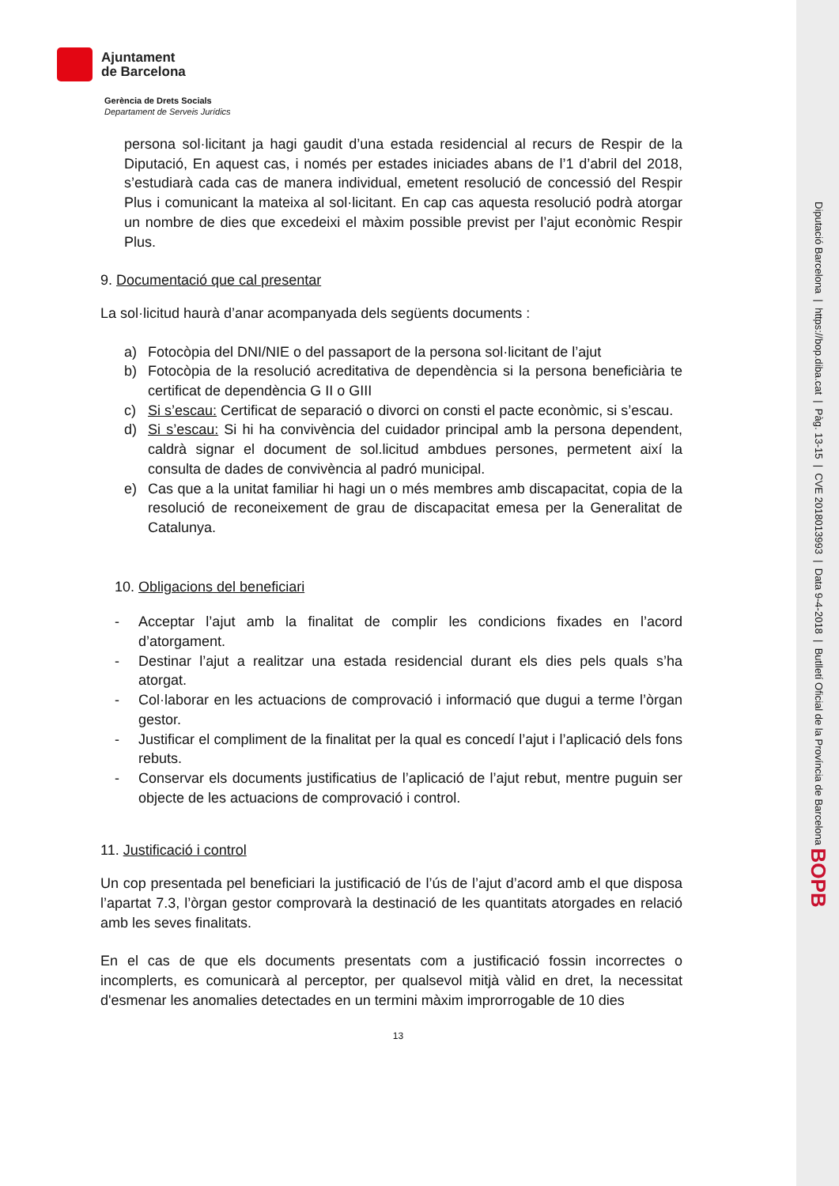Ajuntament
de Barcelona
Gerència de Drets Socials
Departament de Serveis Jurídics
persona sol·licitant ja hagi gaudit d’una estada residencial al recurs de Respir de la Diputació, En aquest cas, i només per estades iniciades abans de l’1 d’abril del 2018, s’estudiarà cada cas de manera individual, emetent resolució de concessió del Respir Plus i comunicant la mateixa al sol·licitant. En cap cas aquesta resolució podrà atorgar un nombre de dies que excedeixi el màxim possible previst per l’ajut econòmic Respir Plus.
9. Documentació que cal presentar
La sol·licitud haurà d’anar acompanyada dels següents documents :
a) Fotocòpia del DNI/NIE o del passaport de la persona sol·licitant de l’ajut
b) Fotocòpia de la resolució acreditativa de dependència si la persona beneficiària te certificat de dependència G II o GIII
c) Si s’escau: Certificat de separació o divorci on consti el pacte econòmic, si s’escau.
d) Si s’escau: Si hi ha convivència del cuidador principal amb la persona dependent, caldrà signar el document de sol.licitud ambdues persones, permetent així la consulta de dades de convivència al padró municipal.
e) Cas que a la unitat familiar hi hagi un o més membres amb discapacitat, copia de la resolució de reconeixement de grau de discapacitat emesa per la Generalitat de Catalunya.
10. Obligacions del beneficiari
- Acceptar l’ajut amb la finalitat de complir les condicions fixades en l’acord d’atorgament.
- Destinar l’ajut a realitzar una estada residencial durant els dies pels quals s’ha atorgat.
- Col·laborar en les actuacions de comprovació i informació que dugui a terme l’òrgan gestor.
- Justificar el compliment de la finalitat per la qual es concedí l’ajut i l’aplicació dels fons rebuts.
- Conservar els documents justificatius de l’aplicació de l’ajut rebut, mentre puguin ser objecte de les actuacions de comprovació i control.
11. Justificació i control
Un cop presentada pel beneficiari la justificació de l’ús de l’ajut d’acord amb el que disposa l’apartat 7.3, l’òrgan gestor comprovarà la destinació de les quantitats atorgades en relació amb les seves finalitats.
En el cas de que els documents presentats com a justificació fossin incorrectes o incomplerts, es comunicarà al perceptor, per qualsevol mitjà vàlid en dret, la necessitat d'esmenar les anomalies detectades en un termini màxim improrrogable de 10 dies
13
Diputació Barcelona | https://bop.diba.cat | Pàg. 13-15 | CVE 2018013993 | Data 9-4-2018 | Butlletí Oficial de la Província de Barcelona BOPB